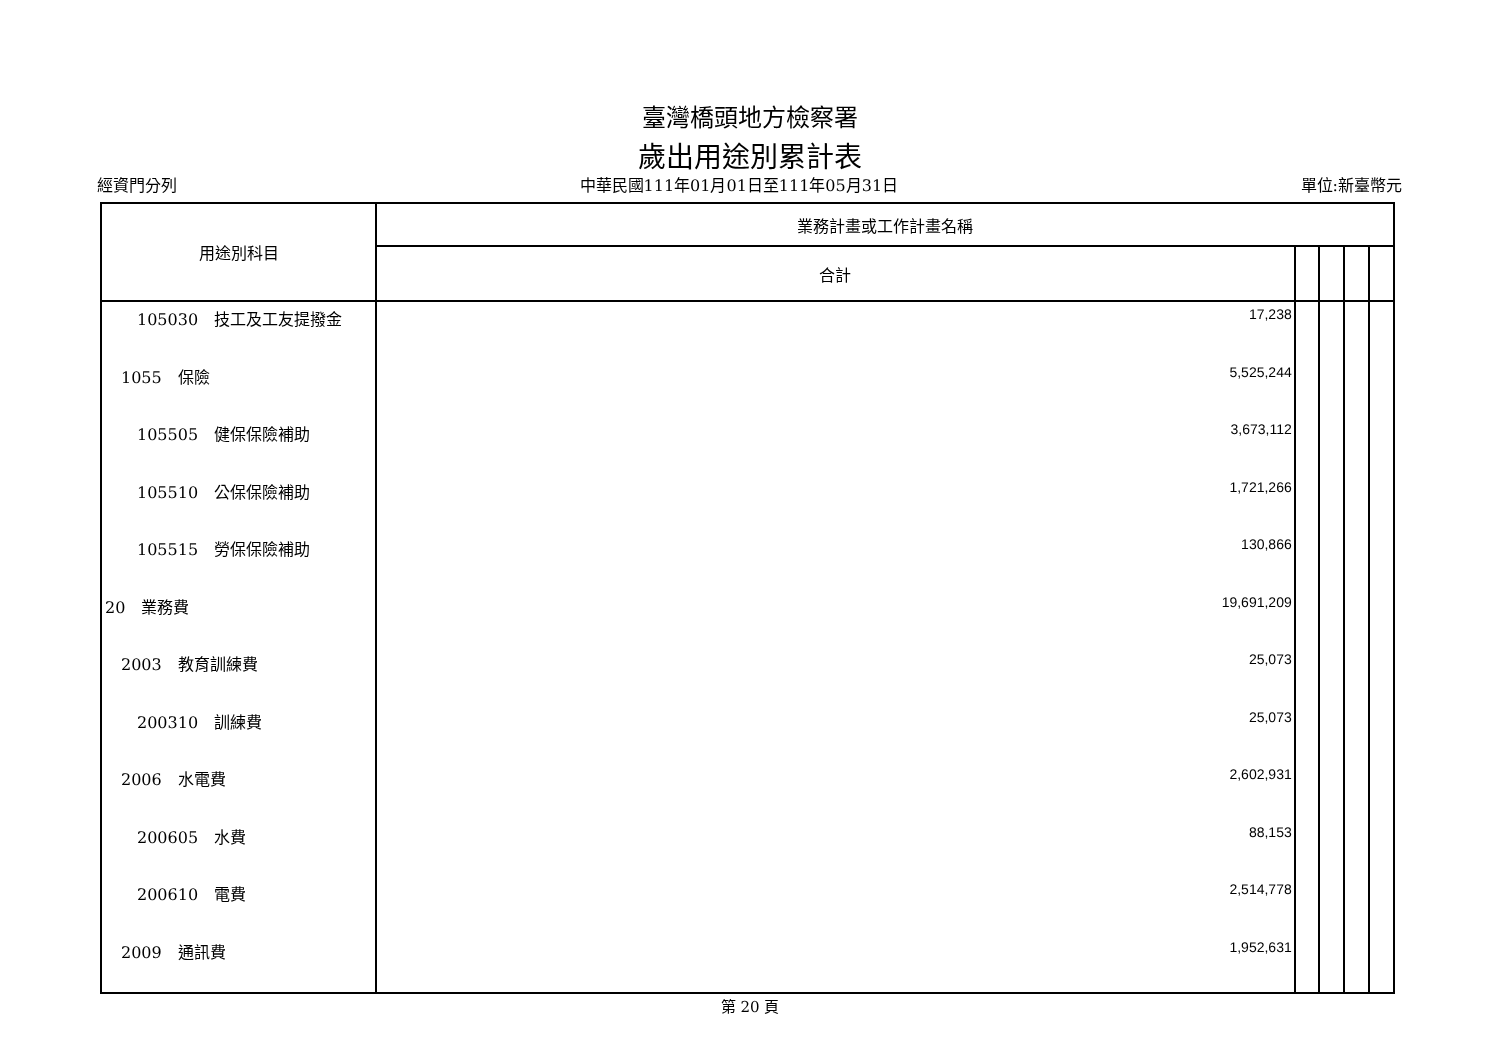臺灣橋頭地方檢察署
歲出用途別累計表
經資門分列 中華民國111年01月01日至111年05月31日 單位:新臺幣元
| 用途別科目 | 業務計畫或工作計畫名稱 | | | | |
| --- | --- | --- | --- | --- | --- |
| | 合計 | | | | |
| 105030 技工及工友提撥金 | 17,238 | | | | |
| 1055 保險 | 5,525,244 | | | | |
| 105505 健保保險補助 | 3,673,112 | | | | |
| 105510 公保保險補助 | 1,721,266 | | | | |
| 105515 勞保保險補助 | 130,866 | | | | |
| 20 業務費 | 19,691,209 | | | | |
| 2003 教育訓練費 | 25,073 | | | | |
| 200310 訓練費 | 25,073 | | | | |
| 2006 水電費 | 2,602,931 | | | | |
| 200605 水費 | 88,153 | | | | |
| 200610 電費 | 2,514,778 | | | | |
| 2009 通訊費 | 1,952,631 | | | | |
第 20 頁